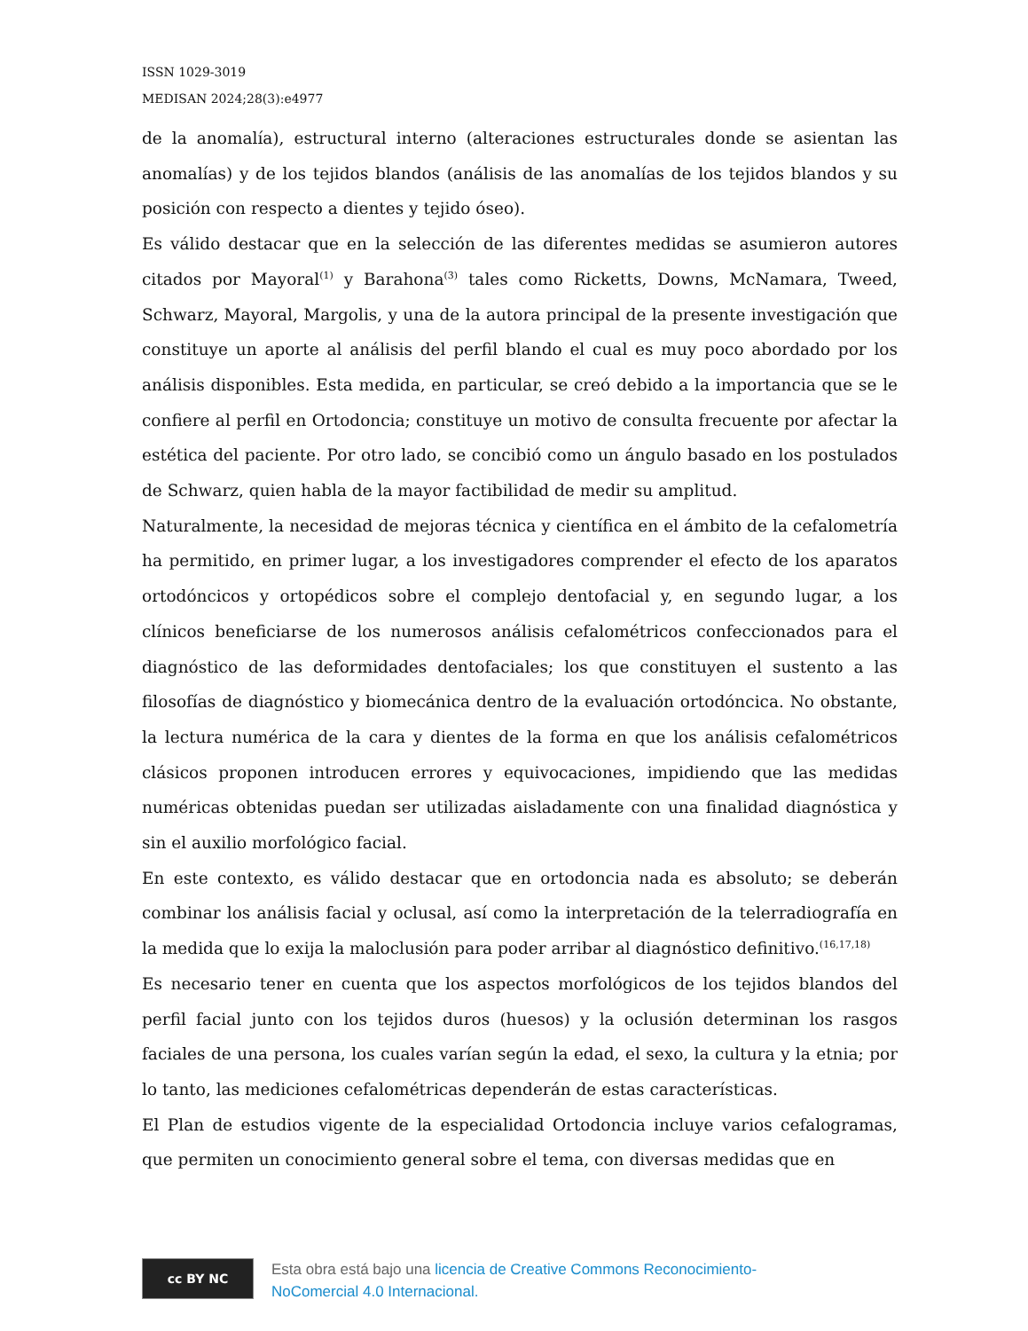ISSN 1029-3019
MEDISAN 2024;28(3):e4977
de la anomalía), estructural interno (alteraciones estructurales donde se asientan las anomalías) y de los tejidos blandos (análisis de las anomalías de los tejidos blandos y su posición con respecto a dientes y tejido óseo).
Es válido destacar que en la selección de las diferentes medidas se asumieron autores citados por Mayoral<sup>(1)</sup> y Barahona<sup>(3)</sup> tales como Ricketts, Downs, McNamara, Tweed, Schwarz, Mayoral, Margolis, y una de la autora principal de la presente investigación que constituye un aporte al análisis del perfil blando el cual es muy poco abordado por los análisis disponibles. Esta medida, en particular, se creó debido a la importancia que se le confiere al perfil en Ortodoncia; constituye un motivo de consulta frecuente por afectar la estética del paciente. Por otro lado, se concibió como un ángulo basado en los postulados de Schwarz, quien habla de la mayor factibilidad de medir su amplitud.
Naturalmente, la necesidad de mejoras técnica y científica en el ámbito de la cefalometría ha permitido, en primer lugar, a los investigadores comprender el efecto de los aparatos ortodóncicos y ortopédicos sobre el complejo dentofacial y, en segundo lugar, a los clínicos beneficiarse de los numerosos análisis cefalométricos confeccionados para el diagnóstico de las deformidades dentofaciales; los que constituyen el sustento a las filosofías de diagnóstico y biomecánica dentro de la evaluación ortodóncica. No obstante, la lectura numérica de la cara y dientes de la forma en que los análisis cefalométricos clásicos proponen introducen errores y equivocaciones, impidiendo que las medidas numéricas obtenidas puedan ser utilizadas aisladamente con una finalidad diagnóstica y sin el auxilio morfológico facial.
En este contexto, es válido destacar que en ortodoncia nada es absoluto; se deberán combinar los análisis facial y oclusal, así como la interpretación de la telerradiografía en la medida que lo exija la maloclusión para poder arribar al diagnóstico definitivo.<sup>(16,17,18)</sup>
Es necesario tener en cuenta que los aspectos morfológicos de los tejidos blandos del perfil facial junto con los tejidos duros (huesos) y la oclusión determinan los rasgos faciales de una persona, los cuales varían según la edad, el sexo, la cultura y la etnia; por lo tanto, las mediciones cefalométricas dependerán de estas características.
El Plan de estudios vigente de la especialidad Ortodoncia incluye varios cefalogramas, que permiten un conocimiento general sobre el tema, con diversas medidas que en
cc BY NC
Esta obra está bajo una licencia de Creative Commons Reconocimiento-
NoComercial 4.0 Internacional.